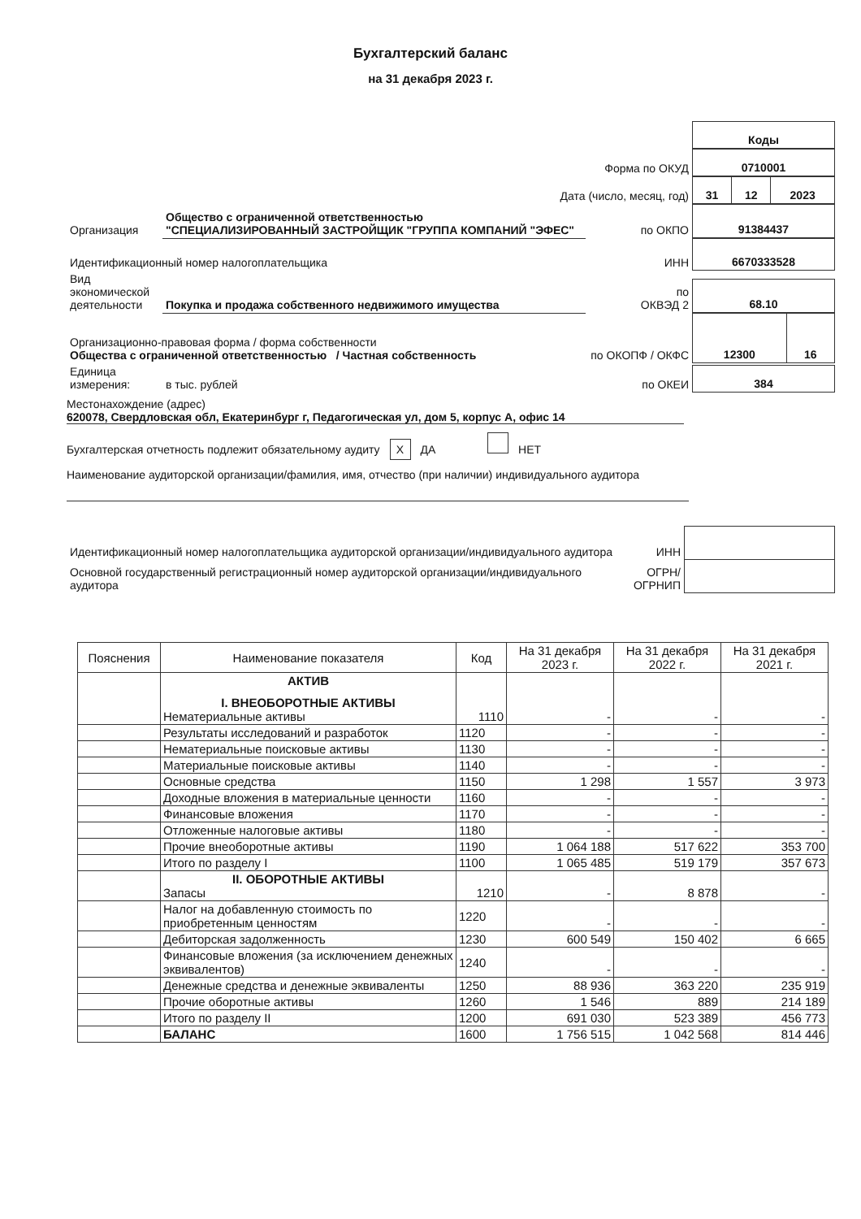Бухгалтерский баланс
на 31 декабря 2023 г.
| | | | / Коды / |
| Форма по ОКУД | | | / 0710001 / |
| Дата (число, месяц, год) | | | / 31 / 12 / 2023 / |
| Организация | Общество с ограниченной ответственностью "СПЕЦИАЛИЗИРОВАННЫЙ ЗАСТРОЙЩИК "ГРУППА КОМПАНИЙ "ЭФЕС" | по ОКПО | / 91384437 / |
| Идентификационный номер налогоплательщика | | ИНН | / 6670333528 / |
| Вид экономической деятельности | Покупка и продажа собственного недвижимого имущества | по ОКВЭД 2 | / 68.10 / |
| Организационно-правовая форма / форма собственности Общества с ограниченной ответственностью / Частная собственность | | по ОКОПФ / ОКФС | / 12300 / 16 / |
| Единица измерения: | в тыс. рублей | по ОКЕИ | / 384 / |
Местонахождение (адрес)
620078, Свердловская обл, Екатеринбург г, Педагогическая ул, дом 5, корпус А, офис 14
Бухгалтерская отчетность подлежит обязательному аудиту X ДА НЕТ
Наименование аудиторской организации/фамилия, имя, отчество (при наличии) индивидуального аудитора
| Идентификационный номер налогоплательщика аудиторской организации/индивидуального аудитора | ИНН | |
| Основной государственный регистрационный номер аудиторской организации/индивидуального аудитора | ОГРН/ ОГРНИП | |
| Пояснения | Наименование показателя | Код | На 31 декабря 2023 г. | На 31 декабря 2022 г. | На 31 декабря 2021 г. |
| --- | --- | --- | --- | --- | --- |
| | АКТИВ I. ВНЕОБОРОТНЫЕ АКТИВЫ Нематериальные активы | 1110 | - | - | - |
| | Результаты исследований и разработок | 1120 | - | - | - |
| | Нематериальные поисковые активы | 1130 | - | - | - |
| | Материальные поисковые активы | 1140 | - | - | - |
| | Основные средства | 1150 | 1 298 | 1 557 | 3 973 |
| | Доходные вложения в материальные ценности | 1160 | - | - | - |
| | Финансовые вложения | 1170 | - | - | - |
| | Отложенные налоговые активы | 1180 | - | - | - |
| | Прочие внеоборотные активы | 1190 | 1 064 188 | 517 622 | 353 700 |
| | Итого по разделу I | 1100 | 1 065 485 | 519 179 | 357 673 |
| | II. ОБОРОТНЫЕ АКТИВЫ Запасы | 1210 | - | 8 878 | - |
| | Налог на добавленную стоимость по приобретенным ценностям | 1220 | - | - | - |
| | Дебиторская задолженность | 1230 | 600 549 | 150 402 | 6 665 |
| | Финансовые вложения (за исключением денежных эквивалентов) | 1240 | - | - | - |
| | Денежные средства и денежные эквиваленты | 1250 | 88 936 | 363 220 | 235 919 |
| | Прочие оборотные активы | 1260 | 1 546 | 889 | 214 189 |
| | Итого по разделу II | 1200 | 691 030 | 523 389 | 456 773 |
| | БАЛАНС | 1600 | 1 756 515 | 1 042 568 | 814 446 |